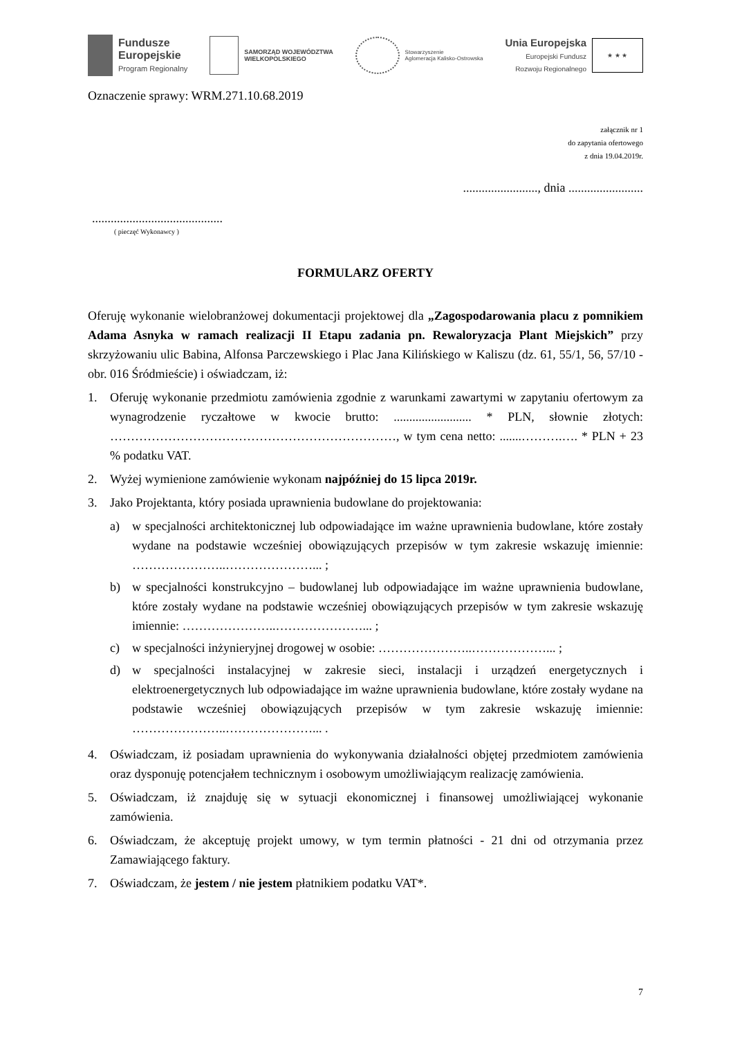Fundusze
Europejskie
Program Regionalny
SAMORZĄD WOJEWÓDZTWA
WIELKOPOLSKIEGO
Stowarzyszenie
Aglomeracja Kalisko-Ostrowska
Unia Europejska
Europejski Fundusz
Rozwoju Regionalnego
★ ★ ★
Oznaczenie sprawy: WRM.271.10.68.2019
załącznik nr 1
do zapytania ofertowego
z dnia 19.04.2019r.
........................, dnia ........................
..........................................
( pieczęć Wykonawcy )
FORMULARZ OFERTY
Oferuję wykonanie wielobranżowej dokumentacji projektowej dla „Zagospodarowania placu z pomnikiem Adama Asnyka w ramach realizacji II Etapu zadania pn. Rewaloryzacja Plant Miejskich” przy skrzyżowaniu ulic Babina, Alfonsa Parczewskiego i Plac Jana Kilińskiego w Kaliszu (dz. 61, 55/1, 56, 57/10 - obr. 016 Śródmieście) i oświadczam, iż:
1. Oferuję wykonanie przedmiotu zamówienia zgodnie z warunkami zawartymi w zapytaniu ofertowym za wynagrodzenie ryczałtowe w kwocie brutto: ......................... * PLN, słownie złotych: ……………………………………………………………, w tym cena netto: .......……….…. * PLN + 23 % podatku VAT.
2. Wyżej wymienione zamówienie wykonam najpóźniej do 15 lipca 2019r.
3. Jako Projektanta, który posiada uprawnienia budowlane do projektowania:
a) w specjalności architektonicznej lub odpowiadające im ważne uprawnienia budowlane, które zostały wydane na podstawie wcześniej obowiązujących przepisów w tym zakresie wskazuję imiennie: …………………..…………………... ;
b) w specjalności konstrukcyjno – budowlanej lub odpowiadające im ważne uprawnienia budowlane, które zostały wydane na podstawie wcześniej obowiązujących przepisów w tym zakresie wskazuję imiennie: …………………..…………………... ;
c) w specjalności inżynieryjnej drogowej w osobie: …………………..………………... ;
d) w specjalności instalacyjnej w zakresie sieci, instalacji i urządzeń energetycznych i elektroenergetycznych lub odpowiadające im ważne uprawnienia budowlane, które zostały wydane na podstawie wcześniej obowiązujących przepisów w tym zakresie wskazuję imiennie: …………………..…………………... .
4. Oświadczam, iż posiadam uprawnienia do wykonywania działalności objętej przedmiotem zamówienia oraz dysponuję potencjałem technicznym i osobowym umożliwiającym realizację zamówienia.
5. Oświadczam, iż znajduję się w sytuacji ekonomicznej i finansowej umożliwiającej wykonanie zamówienia.
6. Oświadczam, że akceptuję projekt umowy, w tym termin płatności - 21 dni od otrzymania przez Zamawiającego faktury.
7. Oświadczam, że jestem / nie jestem płatnikiem podatku VAT*.
7